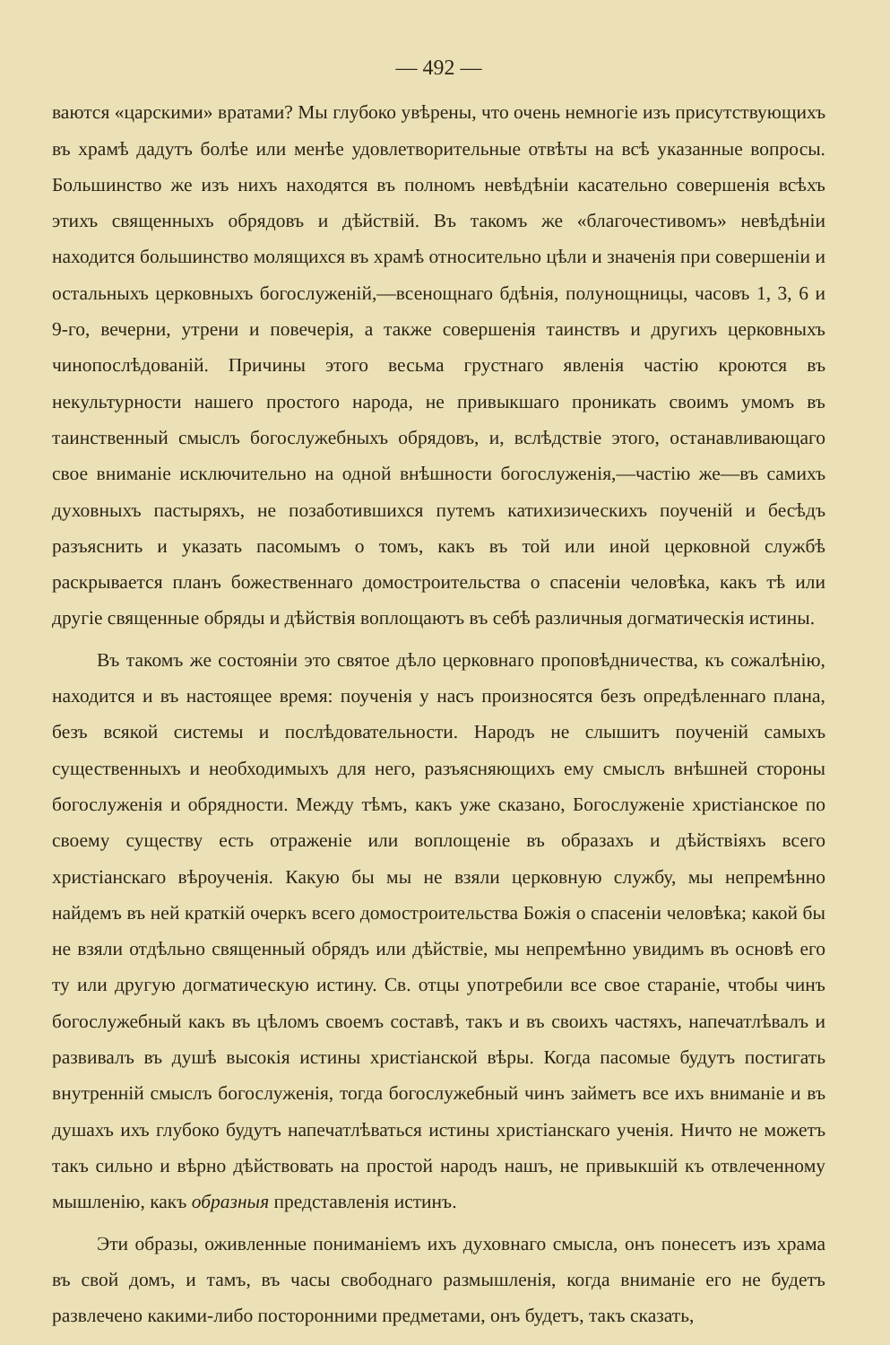— 492 —
ваются «царскими» вратами? Мы глубоко увѣрены, что очень немногіе изъ присутствующихъ въ храмѣ дадутъ болѣе или менѣе удовлетворительные отвѣты на всѣ указанные вопросы. Большинство же изъ нихъ находятся въ полномъ невѣдѣніи касательно совершенія всѣхъ этихъ священныхъ обрядовъ и дѣйствій. Въ такомъ же «благочестивомъ» невѣдѣніи находится большинство молящихся въ храмѣ относительно цѣли и значенія при совершеніи и остальныхъ церковныхъ богослуженій,—всенощнаго бдѣнія, полунощницы, часовъ 1, 3, 6 и 9-го, вечерни, утрени и повечерія, а также совершенія таинствъ и другихъ церковныхъ чинопослѣдованій. Причины этого весьма грустнаго явленія частію кроются въ некультурности нашего простого народа, не привыкшаго проникать своимъ умомъ въ таинственный смыслъ богослужебныхъ обрядовъ, и, вслѣдствіе этого, останавливающаго свое вниманіе исключительно на одной внѣшности богослуженія,—частію же—въ самихъ духовныхъ пастыряхъ, не позаботившихся путемъ катихизическихъ поученій и бесѣдъ разъяснить и указать пасомымъ о томъ, какъ въ той или иной церковной службѣ раскрывается планъ божественнаго домостроительства о спасеніи человѣка, какъ тѣ или другіе священные обряды и дѣйствія воплощаютъ въ себѣ различныя догматическія истины.
Въ такомъ же состояніи это святое дѣло церковнаго проповѣдничества, къ сожалѣнію, находится и въ настоящее время: поученія у насъ произносятся безъ опредѣленнаго плана, безъ всякой системы и послѣдовательности. Народъ не слышитъ поученій самыхъ существенныхъ и необходимыхъ для него, разъясняющихъ ему смыслъ внѣшней стороны богослуженія и обрядности. Между тѣмъ, какъ уже сказано, Богослуженіе христіанское по своему существу есть отраженіе или воплощеніе въ образахъ и дѣйствіяхъ всего христіанскаго вѣроученія. Какую бы мы не взяли церковную службу, мы непремѣнно найдемъ въ ней краткій очеркъ всего домостроительства Божія о спасеніи человѣка; какой бы не взяли отдѣльно священный обрядъ или дѣйствіе, мы непремѣнно увидимъ въ основѣ его ту или другую догматическую истину. Св. отцы употребили все свое стараніе, чтобы чинъ богослужебный какъ въ цѣломъ своемъ составѣ, такъ и въ своихъ частяхъ, напечатлѣвалъ и развивалъ въ душѣ высокія истины христіанской вѣры. Когда пасомые будутъ постигать внутренній смыслъ богослуженія, тогда богослужебный чинъ займетъ все ихъ вниманіе и въ душахъ ихъ глубоко будутъ напечатлѣваться истины христіанскаго ученія. Ничто не можетъ такъ сильно и вѣрно дѣйствовать на простой народъ нашъ, не привыкшій къ отвлеченному мышленію, какъ образныя представленія истинъ.
Эти образы, оживленные пониманіемъ ихъ духовнаго смысла, онъ понесетъ изъ храма въ свой домъ, и тамъ, въ часы свободнаго размышленія, когда вниманіе его не будетъ развлечено какими-либо посторонними предметами, онъ будетъ, такъ сказать,